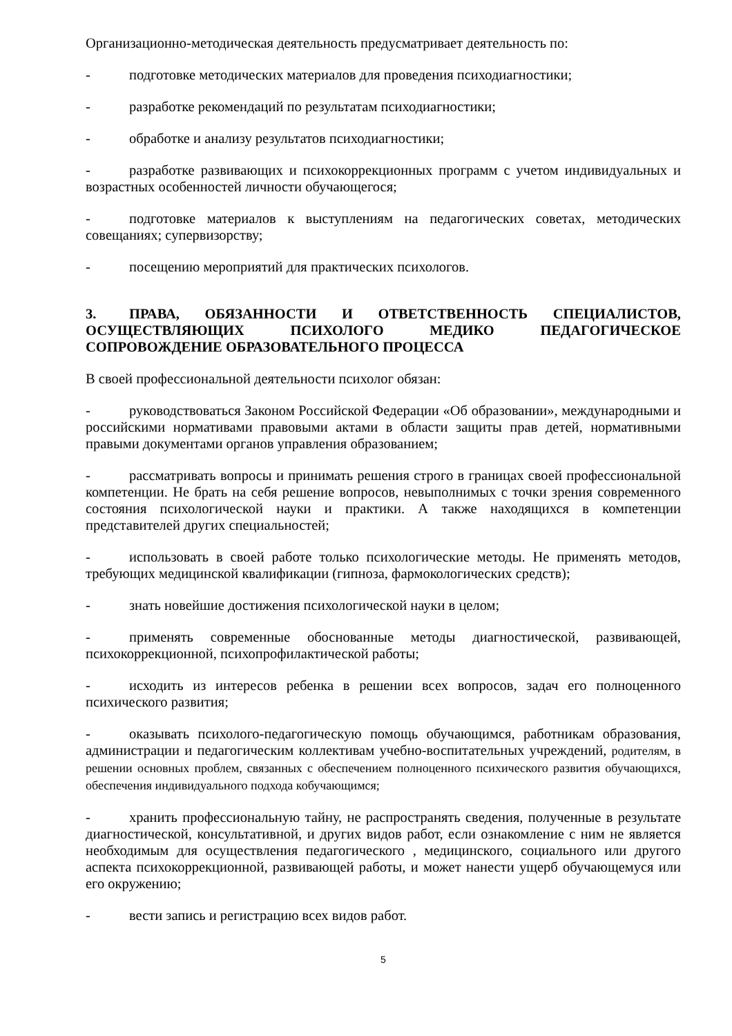Организационно-методическая деятельность предусматривает деятельность по:
- подготовке методических материалов для проведения психодиагностики;
- разработке рекомендаций по результатам психодиагностики;
- обработке и анализу результатов психодиагностики;
- разработке развивающих и психокоррекционных программ с учетом индивидуальных и возрастных особенностей личности обучающегося;
- подготовке материалов к выступлениям на педагогических советах, методических совещаниях; супервизорству;
- посещению мероприятий для практических психологов.
3. ПРАВА, ОБЯЗАННОСТИ И ОТВЕТСТВЕННОСТЬ СПЕЦИАЛИСТОВ, ОСУЩЕСТВЛЯЮЩИХ ПСИХОЛОГО МЕДИКО ПЕДАГОГИЧЕСКОЕ СОПРОВОЖДЕНИЕ ОБРАЗОВАТЕЛЬНОГО ПРОЦЕССА
В своей профессиональной деятельности психолог обязан:
- руководствоваться Законом Российской Федерации «Об образовании», международными и российскими нормативами правовыми актами в области защиты прав детей, нормативными правыми документами органов управления образованием;
- рассматривать вопросы и принимать решения строго в границах своей профессиональной компетенции. Не брать на себя решение вопросов, невыполнимых с точки зрения современного состояния психологической науки и практики. А также находящихся в компетенции представителей других специальностей;
- использовать в своей работе только психологические методы. Не применять методов, требующих медицинской квалификации (гипноза, фармокологических средств);
- знать новейшие достижения психологической науки в целом;
- применять современные обоснованные методы диагностической, развивающей, психокоррекционной, психопрофилактической работы;
- исходить из интересов ребенка в решении всех вопросов, задач его полноценного психического развития;
- оказывать психолого-педагогическую помощь обучающимся, работникам образования, администрации и педагогическим коллективам учебно-воспитательных учреждений, родителям, в решении основных проблем, связанных с обеспечением полноценного психического развития обучающихся, обеспечения индивидуального подхода кобучающимся;
- хранить профессиональную тайну, не распространять сведения, полученные в результате диагностической, консультативной, и других видов работ, если ознакомление с ним не является необходимым для осуществления педагогического , медицинского, социального или другого аспекта психокоррекционной, развивающей работы, и может нанести ущерб обучающемуся или его окружению;
- вести запись и регистрацию всех видов работ.
5